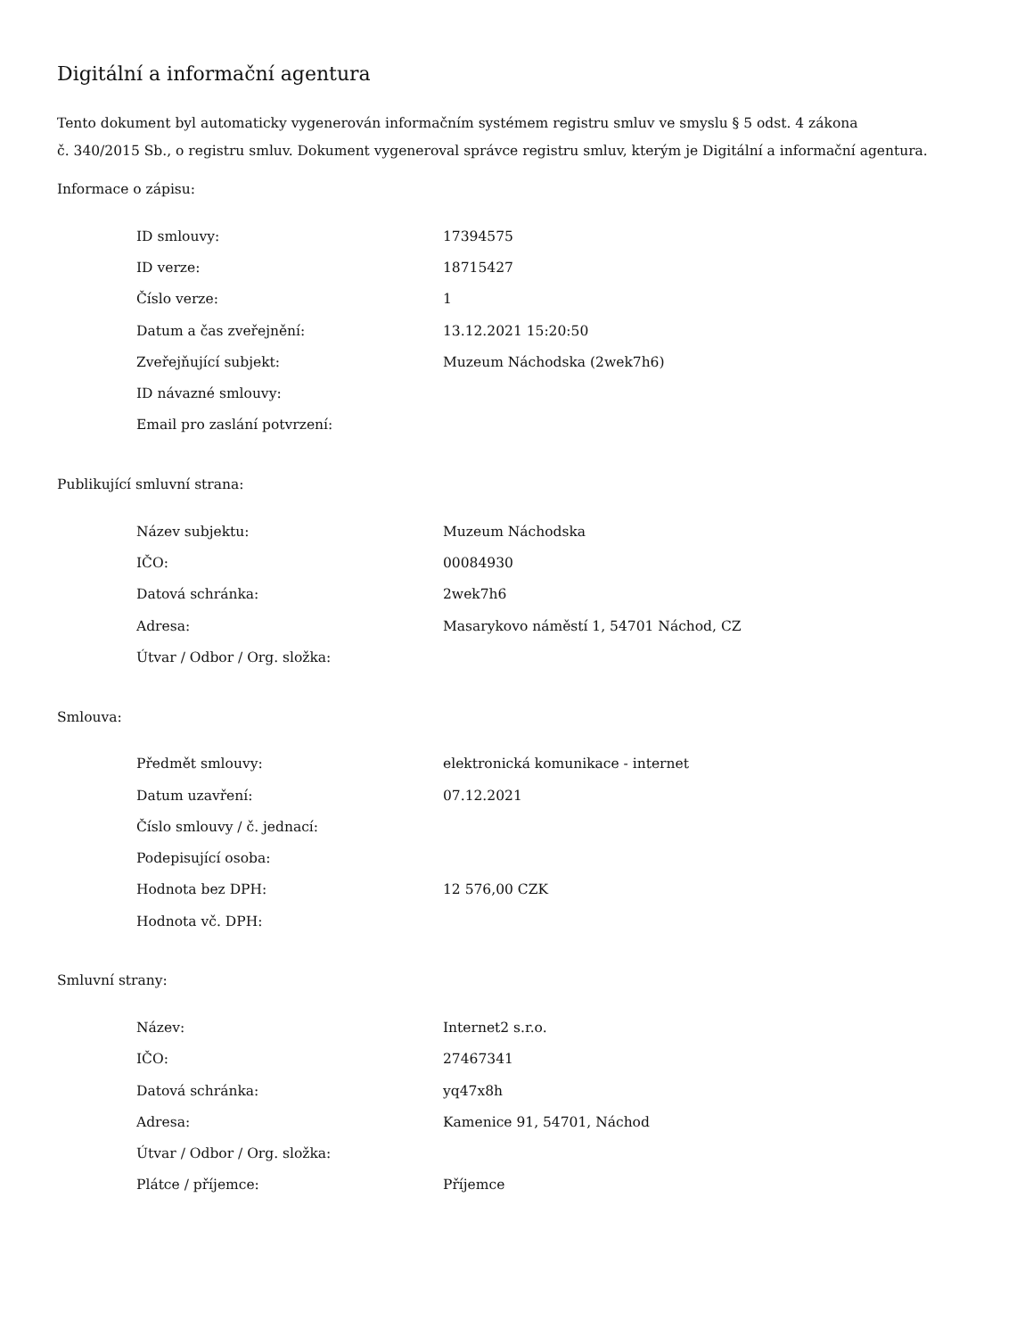Digitální a informační agentura
Tento dokument byl automaticky vygenerován informačním systémem registru smluv ve smyslu § 5 odst. 4 zákona
č. 340/2015 Sb., o registru smluv. Dokument vygeneroval správce registru smluv, kterým je Digitální a informační agentura.
Informace o zápisu:
| ID smlouvy: | 17394575 |
| ID verze: | 18715427 |
| Číslo verze: | 1 |
| Datum a čas zveřejnění: | 13.12.2021 15:20:50 |
| Zveřejňující subjekt: | Muzeum Náchodska (2wek7h6) |
| ID návazné smlouvy: | |
| Email pro zaslání potvrzení: | |
Publikující smluvní strana:
| Název subjektu: | Muzeum Náchodska |
| IČO: | 00084930 |
| Datová schránka: | 2wek7h6 |
| Adresa: | Masarykovo náměstí 1, 54701 Náchod, CZ |
| Útvar / Odbor / Org. složka: | |
Smlouva:
| Předmět smlouvy: | elektronická komunikace - internet |
| Datum uzavření: | 07.12.2021 |
| Číslo smlouvy / č. jednací: | |
| Podepisující osoba: | |
| Hodnota bez DPH: | 12 576,00 CZK |
| Hodnota vč. DPH: | |
Smluvní strany:
| Název: | Internet2 s.r.o. |
| IČO: | 27467341 |
| Datová schránka: | yq47x8h |
| Adresa: | Kamenice 91, 54701, Náchod |
| Útvar / Odbor / Org. složka: | |
| Plátce / příjemce: | Příjemce |